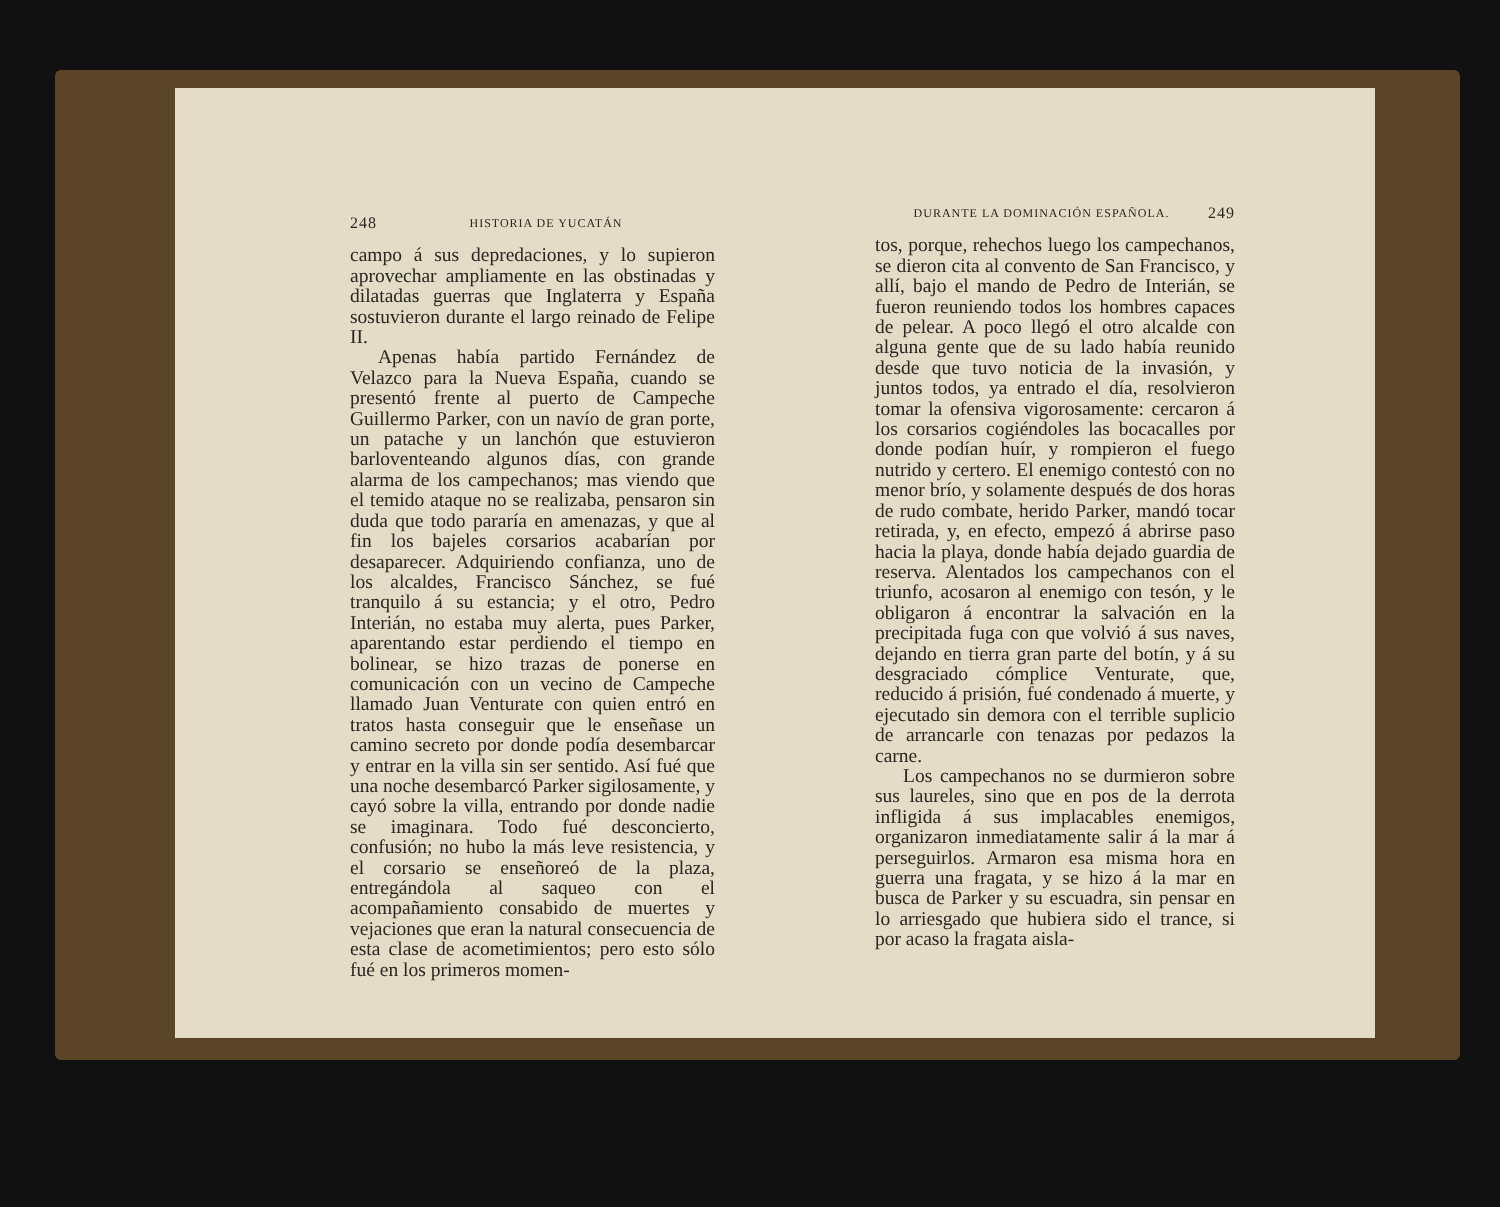248 HISTORIA DE YUCATÁN
campo á sus depredaciones, y lo supieron aprovechar ampliamente en las obstinadas y dilatadas guerras que Inglaterra y España sostuvieron durante el largo reinado de Felipe II.
Apenas había partido Fernández de Velazco para la Nueva España, cuando se presentó frente al puerto de Campeche Guillermo Parker, con un navío de gran porte, un patache y un lanchón que estuvieron barloventeando algunos días, con grande alarma de los campechanos; mas viendo que el temido ataque no se realizaba, pensaron sin duda que todo pararía en amenazas, y que al fin los bajeles corsarios acabarían por desaparecer. Adquiriendo confianza, uno de los alcaldes, Francisco Sánchez, se fué tranquilo á su estancia; y el otro, Pedro Interián, no estaba muy alerta, pues Parker, aparentando estar perdiendo el tiempo en bolinear, se hizo trazas de ponerse en comunicación con un vecino de Campeche llamado Juan Venturate con quien entró en tratos hasta conseguir que le enseñase un camino secreto por donde podía desembarcar y entrar en la villa sin ser sentido. Así fué que una noche desembarcó Parker sigilosamente, y cayó sobre la villa, entrando por donde nadie se imaginara. Todo fué desconcierto, confusión; no hubo la más leve resistencia, y el corsario se enseñoreó de la plaza, entregándola al saqueo con el acompañamiento consabido de muertes y vejaciones que eran la natural consecuencia de esta clase de acometimientos; pero esto sólo fué en los primeros momen-
DURANTE LA DOMINACIÓN ESPAÑOLA. 249
tos, porque, rehechos luego los campechanos, se dieron cita al convento de San Francisco, y allí, bajo el mando de Pedro de Interián, se fueron reuniendo todos los hombres capaces de pelear. A poco llegó el otro alcalde con alguna gente que de su lado había reunido desde que tuvo noticia de la invasión, y juntos todos, ya entrado el día, resolvieron tomar la ofensiva vigorosamente: cercaron á los corsarios cogiéndoles las bocacalles por donde podían huír, y rompieron el fuego nutrido y certero. El enemigo contestó con no menor brío, y solamente después de dos horas de rudo combate, herido Parker, mandó tocar retirada, y, en efecto, empezó á abrirse paso hacia la playa, donde había dejado guardia de reserva. Alentados los campechanos con el triunfo, acosaron al enemigo con tesón, y le obligaron á encontrar la salvación en la precipitada fuga con que volvió á sus naves, dejando en tierra gran parte del botín, y á su desgraciado cómplice Venturate, que, reducido á prisión, fué condenado á muerte, y ejecutado sin demora con el terrible suplicio de arrancarle con tenazas por pedazos la carne.
Los campechanos no se durmieron sobre sus laureles, sino que en pos de la derrota infligida á sus implacables enemigos, organizaron inmediatamente salir á la mar á perseguirlos. Armaron esa misma hora en guerra una fragata, y se hizo á la mar en busca de Parker y su escuadra, sin pensar en lo arriesgado que hubiera sido el trance, si por acaso la fragata aisla-